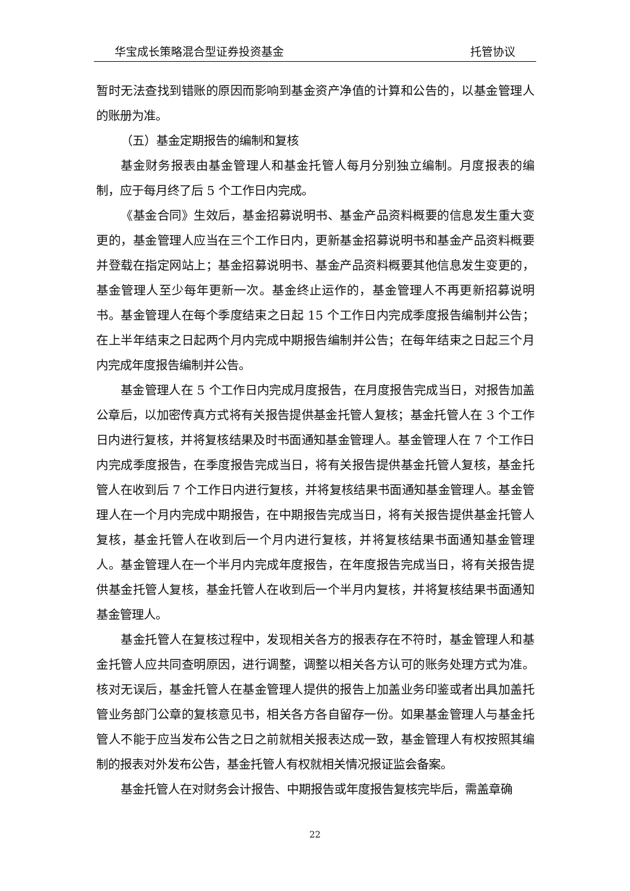华宝成长策略混合型证券投资基金 托管协议
暂时无法查找到错账的原因而影响到基金资产净值的计算和公告的，以基金管理人的账册为准。
（五）基金定期报告的编制和复核
基金财务报表由基金管理人和基金托管人每月分别独立编制。月度报表的编制，应于每月终了后 5 个工作日内完成。
《基金合同》生效后，基金招募说明书、基金产品资料概要的信息发生重大变更的，基金管理人应当在三个工作日内，更新基金招募说明书和基金产品资料概要并登载在指定网站上；基金招募说明书、基金产品资料概要其他信息发生变更的，基金管理人至少每年更新一次。基金终止运作的，基金管理人不再更新招募说明书。基金管理人在每个季度结束之日起 15 个工作日内完成季度报告编制并公告；在上半年结束之日起两个月内完成中期报告编制并公告；在每年结束之日起三个月内完成年度报告编制并公告。
基金管理人在 5 个工作日内完成月度报告，在月度报告完成当日，对报告加盖公章后，以加密传真方式将有关报告提供基金托管人复核；基金托管人在 3 个工作日内进行复核，并将复核结果及时书面通知基金管理人。基金管理人在 7 个工作日内完成季度报告，在季度报告完成当日，将有关报告提供基金托管人复核，基金托管人在收到后 7 个工作日内进行复核，并将复核结果书面通知基金管理人。基金管理人在一个月内完成中期报告，在中期报告完成当日，将有关报告提供基金托管人复核，基金托管人在收到后一个月内进行复核，并将复核结果书面通知基金管理人。基金管理人在一个半月内完成年度报告，在年度报告完成当日，将有关报告提供基金托管人复核，基金托管人在收到后一个半月内复核，并将复核结果书面通知基金管理人。
基金托管人在复核过程中，发现相关各方的报表存在不符时，基金管理人和基金托管人应共同查明原因，进行调整，调整以相关各方认可的账务处理方式为准。核对无误后，基金托管人在基金管理人提供的报告上加盖业务印鉴或者出具加盖托管业务部门公章的复核意见书，相关各方各自留存一份。如果基金管理人与基金托管人不能于应当发布公告之日之前就相关报表达成一致，基金管理人有权按照其编制的报表对外发布公告，基金托管人有权就相关情况报证监会备案。
基金托管人在对财务会计报告、中期报告或年度报告复核完毕后，需盖章确
22